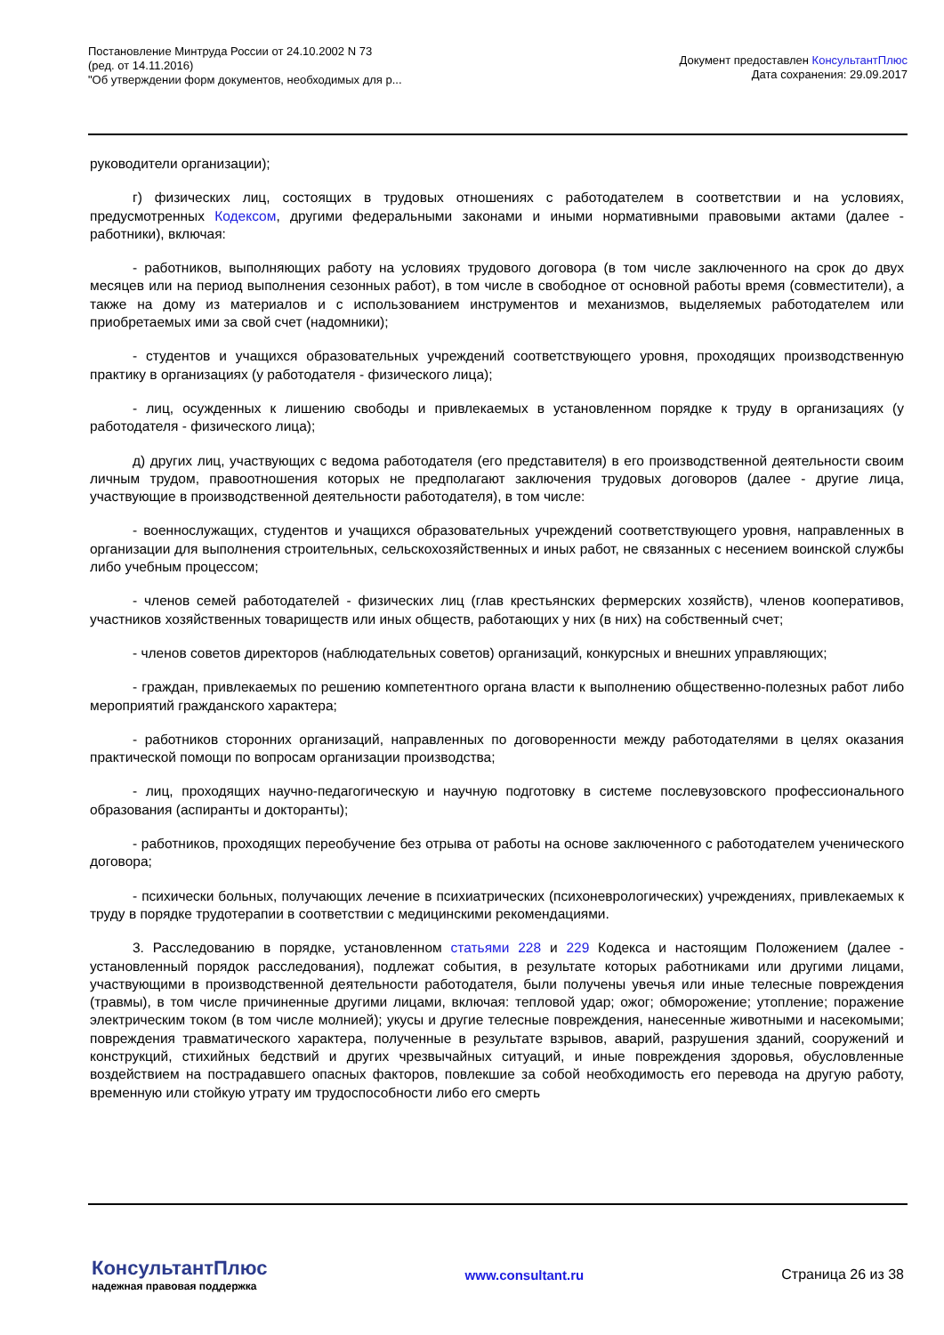Постановление Минтруда России от 24.10.2002 N 73
(ред. от 14.11.2016)
"Об утверждении форм документов, необходимых для р...
Документ предоставлен КонсультантПлюс
Дата сохранения: 29.09.2017
руководители организации);
г) физических лиц, состоящих в трудовых отношениях с работодателем в соответствии и на условиях, предусмотренных Кодексом, другими федеральными законами и иными нормативными правовыми актами (далее - работники), включая:
- работников, выполняющих работу на условиях трудового договора (в том числе заключенного на срок до двух месяцев или на период выполнения сезонных работ), в том числе в свободное от основной работы время (совместители), а также на дому из материалов и с использованием инструментов и механизмов, выделяемых работодателем или приобретаемых ими за свой счет (надомники);
- студентов и учащихся образовательных учреждений соответствующего уровня, проходящих производственную практику в организациях (у работодателя - физического лица);
- лиц, осужденных к лишению свободы и привлекаемых в установленном порядке к труду в организациях (у работодателя - физического лица);
д) других лиц, участвующих с ведома работодателя (его представителя) в его производственной деятельности своим личным трудом, правоотношения которых не предполагают заключения трудовых договоров (далее - другие лица, участвующие в производственной деятельности работодателя), в том числе:
- военнослужащих, студентов и учащихся образовательных учреждений соответствующего уровня, направленных в организации для выполнения строительных, сельскохозяйственных и иных работ, не связанных с несением воинской службы либо учебным процессом;
- членов семей работодателей - физических лиц (глав крестьянских фермерских хозяйств), членов кооперативов, участников хозяйственных товариществ или иных обществ, работающих у них (в них) на собственный счет;
- членов советов директоров (наблюдательных советов) организаций, конкурсных и внешних управляющих;
- граждан, привлекаемых по решению компетентного органа власти к выполнению общественно-полезных работ либо мероприятий гражданского характера;
- работников сторонних организаций, направленных по договоренности между работодателями в целях оказания практической помощи по вопросам организации производства;
- лиц, проходящих научно-педагогическую и научную подготовку в системе послевузовского профессионального образования (аспиранты и докторанты);
- работников, проходящих переобучение без отрыва от работы на основе заключенного с работодателем ученического договора;
- психически больных, получающих лечение в психиатрических (психоневрологических) учреждениях, привлекаемых к труду в порядке трудотерапии в соответствии с медицинскими рекомендациями.
3. Расследованию в порядке, установленном статьями 228 и 229 Кодекса и настоящим Положением (далее - установленный порядок расследования), подлежат события, в результате которых работниками или другими лицами, участвующими в производственной деятельности работодателя, были получены увечья или иные телесные повреждения (травмы), в том числе причиненные другими лицами, включая: тепловой удар; ожог; обморожение; утопление; поражение электрическим током (в том числе молнией); укусы и другие телесные повреждения, нанесенные животными и насекомыми; повреждения травматического характера, полученные в результате взрывов, аварий, разрушения зданий, сооружений и конструкций, стихийных бедствий и других чрезвычайных ситуаций, и иные повреждения здоровья, обусловленные воздействием на пострадавшего опасных факторов, повлекшие за собой необходимость его перевода на другую работу, временную или стойкую утрату им трудоспособности либо его смерть
КонсультантПлюс
надежная правовая поддержка
www.consultant.ru Страница 26 из 38